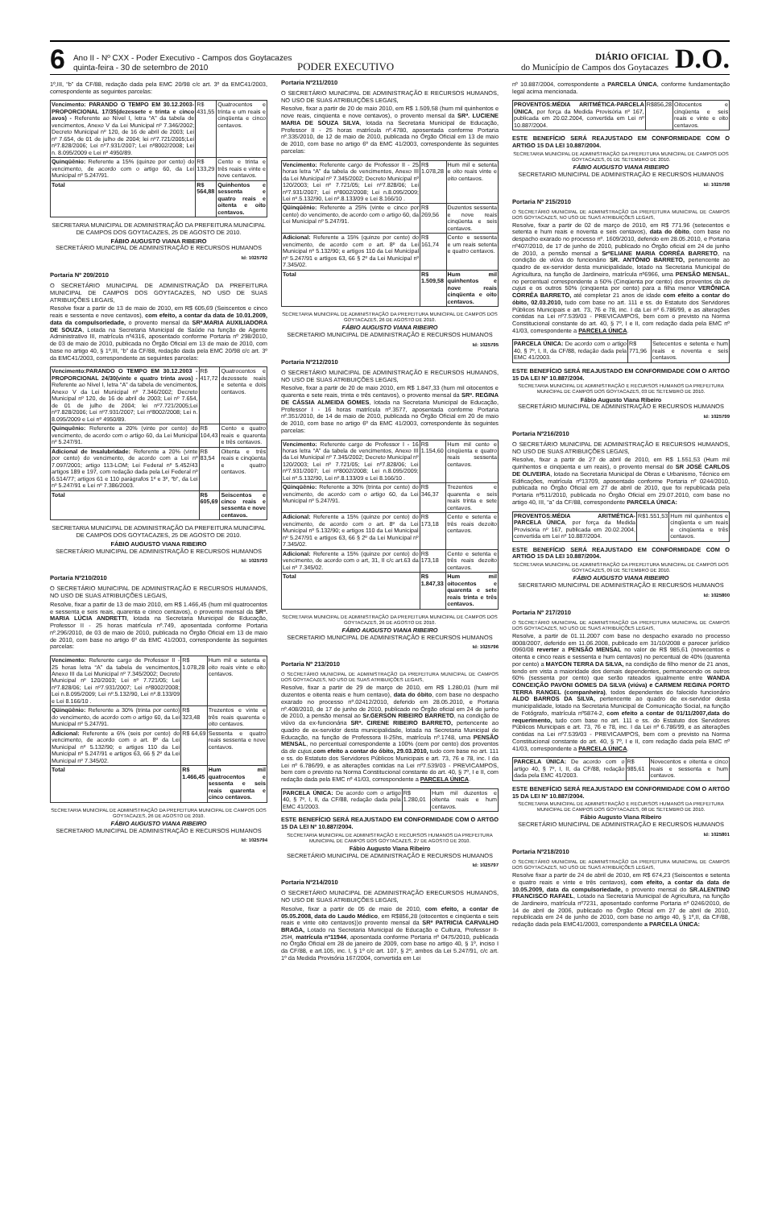6
Ano II - Nº CXX - Poder Executivo - Campos dos Goytacazes
quinta-feira - 30 de setembro de 2010
PODER EXECUTIVO
DIÁRIO OFICIAL
do Município de Campos dos Goytacazes
D.O.
1º,III, “b” da CF/88, redação dada pela EMC 20/98 c/c art. 3º da EMC41/2003, correspondente as seguintes parcelas:
| Vencimento: PARANDO O TEMPO EM 30.12.2003-PROPORCIONAL 17/35(dezessete e trinta e cinco avos) - Referente ao Nível I, letra “A” da tabela de vencimentos, Anexo V da Lei Municipal nº 7.346/2002; Decreto Municipal nº 120, de 16 de abril de 2003; Lei nº 7.654, de 01 de julho de 2004; lei nº7.721/2005;Lei nº7.828/2006; Lei nº7.931/2007; Lei nº8002/2008; Lei n. 8.095/2009 e Lei nº 4950/89. | R$ 431,55 | Quatrocentos e trinta e um reais e cinqüenta e cinco centavos. |
| Quinqüênio: Referente a 15% (quinze por cento) do vencimento, de acordo com o artigo 60, da Lei Municipal nº 5.247/91. | R$ 133,29 | Cento e trinta e três reais e vinte e nove centavos. |
| Total | R$ 564,88 | Quinhentos e sessenta e quatro reais e oitenta e oito centavos. |
SECRETARIA MUNICIPAL DE ADMINISTRAÇÃO DA PREFEITURA MUNICIPAL DE CAMPOS DOS GOYTACAZES, 25 DE AGOSTO DE 2010.
FÁBIO AUGUSTO VIANA RIBEIRO
SECRETÁRIO MUNICIPAL DE ADMINISTRAÇÃO E RECURSOS HUMANOS
Id: 1025792
Portaria Nº 209/2010
O SECRETÁRIO MUNICIPAL DE ADMINISTRAÇÃO DA PREFEITURA MUNICIPAL DE CAMPOS DOS GOYTACAZES, NO USO DE SUAS ATRIBUIÇÕES LEGAIS,
Resolve fixar a partir de 13 de maio de 2010, em R$ 605,69 (Seiscentos e cinco reais e sessenta e nove centavos), com efeito, a contar da data de 10.01.2009, data da compulsoriedade, o provento mensal da SRª.MARIA AUXILIADORA DE SOUZA, Lotada na Secretaria Municipal de Saúde na função de Agente Administrativo III, matrícula nº4316, aposentado conforme Portaria nº 298/2010, de 03 de maio de 2010, publicada no Órgão Oficial em 13 de maio de 2010, com base no artigo 40, § 1º,III, “b” da CF/88, redação dada pela EMC 20/98 c/c art. 3º da EMC41/2003, correspondente as seguintes parcelas:
| Vencimento:PARANDO O TEMPO EM 30.12.2003 - PROPORCIONAL 24/30(vinte e quatro trinta avos) - Referente ao Nível I, letra “A” da tabela de vencimentos, Anexo V da Lei Municipal nº 7.346/2002; Decreto Municipal nº 120, de 16 de abril de 2003; Lei nº 7.654, de 01 de julho de 2004; lei nº7.721/2005;Lei nº7.828/2006; Lei nº7.931/2007; Lei nº8002/2008; Lei n. 8.095/2009 e Lei nº 4950/89. | R$ 417,72 | Quatrocentos e dezessete reais e setenta e dois centavos. |
| Quinquênio: Referente a 20% (vinte por cento) do vencimento, de acordo com o artigo 60, da Lei Municipal nº 5.247/91. | R$ 104,43 | Cento e quatro reais e quarenta e três centavos. |
| Adicional de Insalubridade: Referente a 20% (vinte por cento) do vencimento, de acordo com a Lei nº 7.097/2001; artigo 113-LOM; Lei Federal nº 5.452/43 artigos 189 e 197, com redação dada pela Lei Federal nº 6.514/77; artigos 61 e 110 parágrafos 1º e 3º, “b”, da Lei nº 5.247/91 e Lei nº 7.386/2003. | R$ 83,54 | Oitenta e três reais e cinqüenta e quatro centavos. |
| Total | R$ 605,69 | Seiscentos e cinco reais e sessenta e nove centavos. |
SECRETARIA MUNICIPAL DE ADMINISTRAÇÃO DA PREFEITURA MUNICIPAL DE CAMPOS DOS GOYTACAZES, 25 DE AGOSTO DE 2010.
FÁBIO AUGUSTO VIANA RIBEIRO
SECRETÁRIO MUNICIPAL DE ADMINISTRAÇÃO E RECURSOS HUMANOS
Id: 1025793
Portaria Nº210/2010
O SECRETÁRIO MUNICIPAL DE ADMINISTRAÇÃO E RECURSOS HUMANOS, NO USO DE SUAS ATRIBUIÇÕES LEGAIS,
Resolve, fixar a partir de 13 de maio 2010, em R$ 1.466,45 (hum mil quatrocentos e sessenta e seis reais, quarenta e cinco centavos), o provento mensal da SRª. MARIA LÚCIA ANDRETTI, lotada na Secretaria Municipal de Educação, Professor II - 25 horas matrícula nº.749, aposentada conforme Portaria nº.296/2010, de 03 de maio de 2010, publicada no Órgão Oficial em 13 de maio de 2010, com base no artigo 6º da EMC 41/2003, correspondente às seguintes parcelas:
| Vencimento: Referente cargo de Professor II - 25 horas letra “A” da tabela de vencimentos, Anexo III da Lei Municipal nº 7.345/2002; Decreto Municipal nº 120/2003; Lei nº 7.721/05; Lei nº7.828/06; Lei nº7.931/2007; Lei nº8002/2008; Lei n.8.095/2009; Lei nº.5.132/90, Lei nº.8.133/09 e Lei 8.166/10 . | R$ 1.078,28 | Hum mil e setenta e oito reais vinte e oito centavos. |
| Qüinqüênio: Referente a 30% (trinta por cento) do vencimento, de acordo com o artigo 60, da Lei Municipal nº 5.247/91. | R$ 323,48 | Trezentos e vinte e três reais quarenta e oito centavos. |
| Adicional: Referente a 6% (seis por cento) do vencimento, de acordo com o art. 8º da Lei Municipal nº 5.132/90; e artigos 110 da Lei Municipal nº 5.247/91 e artigos 63, 66 § 2º da Lei Municipal nº 7.345/02. | R$ 64,69 | Sessenta e quatro reais sessenta e nove centavos. |
| Total | R$ 1.466,45 | Hum mil quatrocentos e sessenta e seis reais quarenta e cinco centavos. |
SECRETARIA MUNICIPAL DE ADMINISTRAÇÃO DA PREFEITURA MUNICIPAL DE CAMPOS DOS GOYTACAZES, 26 DE AGOSTO DE 2010.
FÁBIO AUGUSTO VIANA RIBEIRO
SECRETARIO MUNICIPAL DE ADMINISTRAÇÃO E RECURSOS HUMANOS
Id: 1025794
Portaria Nº211/2010
O SECRETÁRIO MUNICIPAL DE ADMINISTRAÇÃO E RECURSOS HUMANOS, NO USO DE SUAS ATRIBUIÇÕES LEGAIS,
Resolve, fixar a partir de 20 de maio 2010, em R$ 1.509,58 (hum mil quinhentos e nove reais, cinqüenta e nove centavos), o provento mensal da SRª. LUCIENE MARIA DE SOUZA SILVA, lotada na Secretaria Municipal de Educação, Professor II - 25 horas matrícula nº.4780, aposentada conforme Portaria nº.335/2010, de 12 de maio de 2010, publicada no Órgão Oficial em 13 de maio de 2010, com base no artigo 6º da EMC 41/2003, correspondente às seguintes parcelas:
| Vencimento: Referente cargo de Professor II - 25 horas letra “A” da tabela de vencimentos, Anexo III da Lei Municipal nº 7.345/2002; Decreto Municipal nº 120/2003; Lei nº 7.721/05; Lei nº7.828/06; Lei nº7.931/2007; Lei nº8002/2008; Lei n.8.095/2009; Lei nº.5.132/90, Lei nº.8.133/09 e Lei 8.166/10 . | R$ 1.078,28 | Hum mil e setenta e oito reais vinte e oito centavos. |
| Qüinqüênio: Referente a 25% (vinte e cinco por cento) do vencimento, de acordo com o artigo 60, da Lei Municipal nº 5.247/91. | R$ 269,56 | Duzentos sessenta e nove reais cinqüenta e seis centavos. |
| Adicional: Referente a 15% (quinze por cento) do vencimento, de acordo com o art. 8º da Lei Municipal nº 5.132/90; e artigos 110 da Lei Municipal nº 5.247/91 e artigos 63, 66 § 2º da Lei Municipal nº 7.345/02. | R$ 161,74 | Cento e sessenta e um reais setenta e quatro centavos. |
| Total | R$ 1.509,58 | Hum mil quinhentos e nove reais cinqüenta e oito centavos. |
SECRETARIA MUNICIPAL DE ADMINISTRAÇÃO DA PREFEITURA MUNICIPAL DE CAMPOS DOS GOYTACAZES, 26 DE AGOSTO DE 2010.
FÁBIO AUGUSTO VIANA RIBEIRO
SECRETARIO MUNICIPAL DE ADMINISTRAÇÃO E RECURSOS HUMANOS
Id: 1025795
Portaria Nº212/2010
O SECRETÁRIO MUNICIPAL DE ADMINISTRAÇÃO E RECURSOS HUMANOS, NO USO DE SUAS ATRIBUIÇÕES LEGAIS,
Resolve, fixar a partir de 20 de maio 2010, em R$ 1.847,33 (hum mil oitocentos e quarenta e sete reais, trinta e três centavos), o provento mensal da SRª. REGINA DE CÁSSIA ALMEIDA GOMES, lotada na Secretaria Municipal de Educação, Professor I - 16 horas matrícula nº.3577, aposentada conforme Portaria nº.351/2010, de 14 de maio de 2010, publicada no Órgão Oficial em 20 de maio de 2010, com base no artigo 6º da EMC 41/2003, correspondente às seguintes parcelas:
| Vencimento: Referente cargo de Professor I - 16 horas letra “A” da tabela de vencimentos, Anexo III da Lei Municipal nº 7.345/2002; Decreto Municipal nº 120/2003; Lei nº 7.721/05; Lei nº7.828/06; Lei nº7.931/2007; Lei nº8002/2008; Lei n.8.095/2009; Lei nº.5.132/90, Lei nº.8.133/09 e Lei 8.166/10 . | R$ 1.154,60 | Hum mil cento e cinqüenta e quatro reais sessenta centavos. |
| Qüinqüênio: Referente a 30% (trinta por cento) do vencimento, de acordo com o artigo 60, da Lei Municipal nº 5.247/91. | R$ 346,37 | Trezentos e quarenta e seis reais trinta e sete centavos. |
| Adicional: Referente a 15% (quinze por cento) do vencimento, de acordo com o art. 8º da Lei Municipal nº 5.132/90; e artigos 110 da Lei Municipal nº 5.247/91 e artigos 63, 66 § 2º da Lei Municipal nº 7.345/02. | R$ 173,18 | Cento e setenta e três reais dezoito centavos. |
| Adicional: Referente a 15% (quinze por cento) do vencimento, de acordo com o art, 31, II c/c art.63 da Lei nº 7.345/02. | R$ 173,18 | Cento e setenta e três reais dezoito centavos. |
| Total | R$ 1.847,33 | Hum mil oitocentos e quarenta e sete reais trinta e três centavos. |
SECRETARIA MUNICIPAL DE ADMINISTRAÇÃO DA PREFEITURA MUNICIPAL DE CAMPOS DOS GOYTACAZES, 26 DE AGOSTO DE 2010.
FÁBIO AUGUSTO VIANA RIBEIRO
SECRETARIO MUNICIPAL DE ADMINISTRAÇÃO E RECURSOS HUMANOS
Id: 1025796
Portaria Nº 213/2010
O SECRETÁRIO MUNICIPAL DE ADMINISTRAÇÃO DA PREFEITURA MUNICIPAL DE CAMPOS DOS GOYTACAZES, NO USO DE SUAS ATRIBUIÇÕES LEGAIS,
Resolve, fixar a partir de 29 de março de 2010, em R$ 1.280,01 (hum mil duzentos e oitenta reais e hum centavo), data do óbito, com base no despacho exarado no processo nº.02412/2010, deferido em 28.05.2010, e Portaria nº.408/2010, de 17 de junho de 2010, publicado no Órgão oficial em 24 de junho de 2010, a pensão mensal ao Sr.GERSON RIBEIRO BARRETO, na condição de viúvo da ex-funcionária SRª. CIRENE RIBEIRO BARRETO, pertencente ao quadro de ex-servidor desta municipalidade, lotada na Secretaria Municipal de Educação, na função de Professora II-25hs, matrícula nº.1748, uma PENSÃO MENSAL, no percentual correspondente a 100% (cem por cento) dos proventos da de cujus,com efeito a contar do óbito, 29.03.2010, tudo com base no art. 111 e ss. do Estatuto dos Servidores Públicos Municipais e art. 73, 76 e 78, inc. I da Lei nº 6.786/99, e as alterações contidas na Lei nº7.539/03 - PREVICAMPOS, bem com o previsto na Norma Constitucional constante do art. 40, § 7º, I e II, com redação dada pela EMC nº 41/03, correspondente a PARCELA ÚNICA.
| PARCELA ÚNICA: De acordo com o artigo 40, § 7º, I, II, da CF/88, redação dada pela EMC 41/2003. | R$ 1.280,01 | Hum mil duzentos e oitenta reais e hum centavos. |
ESTE BENEFÍCIO SERÁ REAJUSTADO EM CONFORMIDADE COM O ARTGO 15 DA LEI Nº 10.887/2004.
SECRETARIA MUNICIPAL DE ADMINISTRAÇÃO E RECURSOS HUMANOS DA PREFEITURA MUNICIPAL DE CAMPOS DOS GOYTACAZES, 27 DE AGOSTO DE 2010.
Fábio Augusto Viana Ribeiro
SECRETÁRIO MUNICIPAL DE ADMINISTRAÇÃO E RECURSOS HUMANOS
Id: 1025797
Portaria Nº214/2010
O SECRETÁRIO MUNICIPAL DE ADMINISTRAÇÃO ERECURSOS HUMANOS, NO USO DE SUAS ATRIBUIÇÕES LEGAIS,
Resolve, fixar a partir de 05 de maio de 2010, com efeito, a contar de 05.05.2008, data do Laudo Médico, em R$856,28 (oitocentos e cinqüenta e seis reais e vinte oito centavos))o provento mensal da SRª PATRICIA CARVALHO BRAGA, Lotado na Secretaria Municipal de Educação e Cultura, Professor II-25H, matrícula nº11944, aposentada conforme Portaria nº 0475/2010, publicada no Órgão Oficial em 28 de janeiro de 2009, com base no artigo 40, § 1º, inciso I da CF/88, e art.105, inc. I, § 1º c/c art. 107, § 2º, ambos da Lei 5.247/91, c/c art. 1º da Medida Provisória 167/2004, convertida em Lei
nº 10.887/2004, correspondente a PARCELA ÚNICA, conforme fundamentação legal acima mencionada.
| PROVENTOS:MÉDIA ARITMÉTICA-PARCELA ÚNICA , por força da Medida Provisória nº 167, publicada em 20.02.2004, convertida em Lei nº 10.887/2004. | R$856,28 | Oitocentos e cinqüenta e seis reais e vinte e oito centavos. |
ESTE BENEFÍCIO SERÁ REAJUSTADO EM CONFORMIDADE COM O ARTIGO 15 DA LEI 10.887/2004.
SECRETARIA MUNICIPAL DE ADMINISTRAÇÃO DA PREFEITURA MUNICIPAL DE CAMPOS DOS GOYTACAZES, 01 DE SETEMBRO DE 2010.
FÁBIO AUGUSTO VIANA RIBEIRO
SECRETARIO MUNICIPAL DE ADMINISTRAÇÃO E RECURSOS HUMANOS
Id: 1025798
Portaria Nº 215/2010
O SECRETÁRIO MUNICIPAL DE ADMINISTRAÇÃO DA PREFEITURA MUNICIPAL DE CAMPOS DOS GOYTACAZES, NO USO DE SUAS ATRIBUIÇÕES LEGAIS,
Resolve, fixar a partir de 02 de março de 2010, em R$ 771.96 (setecentos e setenta e hum reais e noventa e seis centavos), data do óbito, com base no despacho exarado no processo nº. 1609/2010, deferido em 28.05.2010, e Portaria nº407/2010, de 17 de junho de 2010, publicado no Órgão oficial em 24 de junho de 2010, a pensão mensal a SrªELIANE MARIA CORRÊA BARRETO, na condição de viúva do funcionário SR. ANTÔNIO BARRETO, pertencente ao quadro de ex-servidor desta municipalidade, lotado na Secretaria Municipal de Agricultura, na função de Jardineiro, matrícula nº6966, uma PENSÃO MENSAL, no percentual correspondente a 50% (Cinqüenta por cento) dos proventos da de cujus e os outros 50% (cinqüenta por cento) para a filha menor VERÔNICA CORRÊA BARRETO, até completar 21 anos de idade com efeito a contar do óbito, 02.03.2010, tudo com base no art. 111 e ss. do Estatuto dos Servidores Públicos Municipais e art. 73, 76 e 78, inc. I da Lei nº 6.786/99, e as alterações contidas na Lei nº7.539/03 - PREVICAMPOS, bem com o previsto na Norma Constitucional constante do art. 40, § 7º, I e II, com redação dada pela EMC nº 41/03, correspondente a PARCELA ÚNICA.
| PARCELA ÚNICA: De acordo com o artigo 40, § 7º, I, II, da CF/88, redação dada pela EMC 41/2003. | R$ 771,96 | Setecentos e setenta e hum reais e noventa e seis centavos. |
ESTE BENEFÍCIO SERÁ REAJUSTADO EM CONFORMIDADE COM O ARTGO 15 DA LEI Nº 10.887/2004.
SECRETARIA MUNICIPAL DE ADMINISTRAÇÃO E RECURSOS HUMANOS DA PREFEITURA MUNICIPAL DE CAMPOS DOS GOYTACAZES, 03 DE SETEMBRO DE 2010.
Fábio Augusto Viana Ribeiro
SECRETÁRIO MUNICIPAL DE ADMINISTRAÇÃO E RECURSOS HUMANOS
Id: 1025799
Portaria Nº216/2010
O SECRETÁRIO MUNICIPAL DE ADMINISTRAÇÃO E RECURSOS HUMANOS, NO USO DE SUAS ATRIBUIÇÕES LEGAIS,
Resolve, fixar a partir de 27 de abril de 2010, em R$ 1.551,53 (Hum mil quinhentos e cinqüenta e um reais), o provento mensal do SR JOSÉ CARLOS DE OLIVEIRA, lotado na Secretaria Municipal de Obras e Urbanismo, Técnico em Edificações, matrícula nº13709, aposentado conforme Portaria nº 0244/2010, publicada no Órgão Oficial em 27 de abril de 2010, que foi republicada pela Portaria nº511/2010, publicada no Órgão Oficial em 29.07.2010, com base no artigo 40, III, “a” da CF/88, correspondente PARCELA ÚNICA:
| PROVENTOS:MÉDIA ARITMÉTICA-PARCELA ÚNICA , por força da Medida Provisória nº 167, publicada em 20.02.2004, convertida em Lei nº 10.887/2004. | R$1.551,53 | Hum mil quinhentos e cinqüenta e um reais e cinqüenta e três centavos. |
ESTE BENEFÍCIO SERÁ REAJUSTADO EM CONFORMIDADE COM O ARTIGO 15 DA LEI 10.887/2004.
SECRETARIA MUNICIPAL DE ADMINISTRAÇÃO DA PREFEITURA MUNICIPAL DE CAMPOS DOS GOYTACAZES, 09 DE SETEMBRO DE 2010.
FÁBIO AUGUSTO VIANA RIBEIRO
SECRETARIO MUNICIPAL DE ADMINISTRAÇÃO E RECURSOS HUMANOS
Id: 1025800
Portaria Nº 217/2010
O SECRETÁRIO MUNICIPAL DE ADMINISTRAÇÃO DA PREFEITURA MUNICIPAL DE CAMPOS DOS GOYTACAZES, NO USO DE SUAS ATRIBUIÇÕES LEGAIS,
Resolve, a partir de 01.11.2007 com base no despacho exarado no processo 8008/2007, deferido em 11.06.2008, publicado em 31/10/2008 e parecer jurídico 0960/08 reverter a PENSÃO MENSAL no valor de R$ 985,61 (novecentos e oitenta e cinco reais e sessenta e hum centavos) no percentual de 40% (quarenta por cento) a MAYCON TERRA DA SILVA, na condição de filho menor de 21 anos, tendo em vista a maioridade dos demais dependentes, permanecendo os outros 60% (sessenta por cento) que serão rateados igualmente entre WANDA CONCEIÇÃO PAVONI GOMES DA SILVA (viúva) e CARMEM REGINA PORTO TERRA RANGEL (companheira), todos dependentes do falecido funcionário ALDO BARROS DA SILVA, pertencente ao quadro de ex-servidor desta municipalidade, lotado na Secretaria Municipal de Comunicação Social, na função de Fotógrafo, matrícula nº5874-2, com efeito a contar de 01/11/2007,data do requerimento, tudo com base no art. 111 e ss. do Estatuto dos Servidores Públicos Municipais e art. 73, 76 e 78, inc. I da Lei nº 6.786/99, e as alterações contidas na Lei nº7.539/03 - PREVICAMPOS, bem com o previsto na Norma Constitucional constante do art. 40, § 7º, I e II, com redação dada pela EMC nº 41/03, correspondente a PARCELA ÚNICA.
| PARCELA ÚNICA: De acordo com o artigo 40, § 7º, I, II, da CF/88, redação dada pela EMC 41/2003. | R$ 985,61 | Novecentos e oitenta e cinco reais e sessenta e hum centavos. |
ESTE BENEFÍCIO SERÁ REAJUSTADO EM CONFORMIDADE COM O ARTGO 15 DA LEI Nº 10.887/2004.
SECRETARIA MUNICIPAL DE ADMINISTRAÇÃO E RECURSOS HUMANOS DA PREFEITURA MUNICIPAL DE CAMPOS DOS GOYTACAZES, 08 DE SETEMBRO DE 2010.
Fábio Augusto Viana Ribeiro
SECRETÁRIO MUNICIPAL DE ADMINISTRAÇÃO E RECURSOS HUMANOS
Id: 1025801
Portaria Nº218/2010
O SECRETÁRIO MUNICIPAL DE ADMINISTRAÇÃO DA PREFEITURA MUNICIPAL DE CAMPOS DOS GOYTACAZES, NO USO DE SUAS ATRIBUIÇÕES LEGAIS,
Resolve fixar a partir de 24 de abril de 2010, em R$ 674,23 (Seiscentos e setenta e quatro reais e vinte e três centavos), com efeito, a contar da data de 10.05.2009, data da compulsoriedade, o provento mensal do SR.ALENTINO FRANCISCO RAFAEL, Lotado na Secretaria Municipal de Agricultura, na função de Jardineiro, matrícula nº7231, aposentado conforme Portaria nº 0246/2010, de 14 de abril de 2006, publicado no Órgão Oficial em 27 de abril de 2010, republicada em 24 de junho de 2010, com base no artigo 40, § 1º,II, da CF/88, redação dada pela EMC41/2003, correspondente a PARCELA ÚNICA: